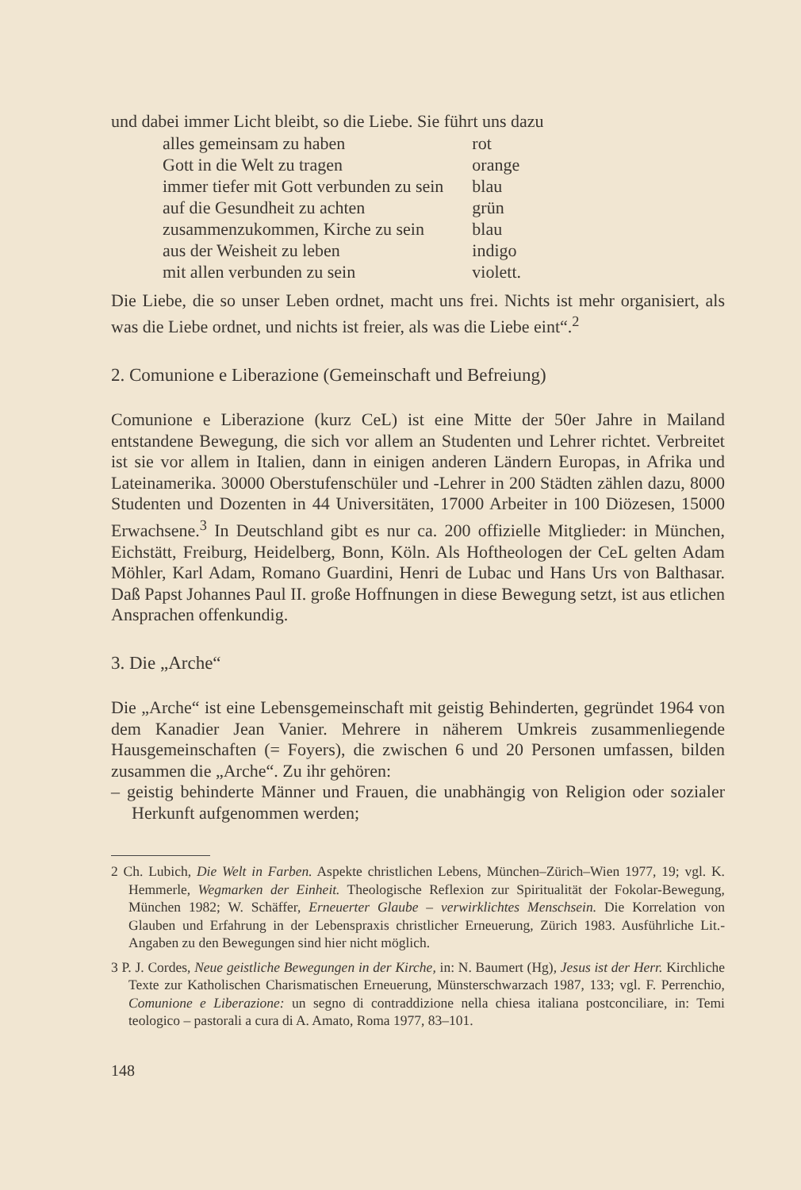und dabei immer Licht bleibt, so die Liebe. Sie führt uns dazu
| alles gemeinsam zu haben | rot |
| Gott in die Welt zu tragen | orange |
| immer tiefer mit Gott verbunden zu sein | blau |
| auf die Gesundheit zu achten | grün |
| zusammenzukommen, Kirche zu sein | blau |
| aus der Weisheit zu leben | indigo |
| mit allen verbunden zu sein | violett. |
Die Liebe, die so unser Leben ordnet, macht uns frei. Nichts ist mehr organisiert, als was die Liebe ordnet, und nichts ist freier, als was die Liebe eint“.<sup>2</sup>
2. Comunione e Liberazione (Gemeinschaft und Befreiung)
Comunione e Liberazione (kurz CeL) ist eine Mitte der 50er Jahre in Mailand entstandene Bewegung, die sich vor allem an Studenten und Lehrer richtet. Verbreitet ist sie vor allem in Italien, dann in einigen anderen Ländern Europas, in Afrika und Lateinamerika. 30000 Oberstufenschüler und -Lehrer in 200 Städten zählen dazu, 8000 Studenten und Dozenten in 44 Universitäten, 17000 Arbeiter in 100 Diözesen, 15000 Erwachsene.<sup>3</sup> In Deutschland gibt es nur ca. 200 offizielle Mitglieder: in München, Eichstätt, Freiburg, Heidelberg, Bonn, Köln. Als Hoftheologen der CeL gelten Adam Möhler, Karl Adam, Romano Guardini, Henri de Lubac und Hans Urs von Balthasar. Daß Papst Johannes Paul II. große Hoffnungen in diese Bewegung setzt, ist aus etlichen Ansprachen offenkundig.
3. Die „Arche“
Die „Arche“ ist eine Lebensgemeinschaft mit geistig Behinderten, gegründet 1964 von dem Kanadier Jean Vanier. Mehrere in näherem Umkreis zusammenliegende Hausgemeinschaften (= Foyers), die zwischen 6 und 20 Personen umfassen, bilden zusammen die „Arche“. Zu ihr gehören:
– geistig behinderte Männer und Frauen, die unabhängig von Religion oder sozialer Herkunft aufgenommen werden;
2 Ch. Lubich, Die Welt in Farben. Aspekte christlichen Lebens, München–Zürich–Wien 1977, 19; vgl. K. Hemmerle, Wegmarken der Einheit. Theologische Reflexion zur Spiritualität der Fokolar-Bewegung, München 1982; W. Schäffer, Erneuerter Glaube – verwirklichtes Menschsein. Die Korrelation von Glauben und Erfahrung in der Lebenspraxis christlicher Erneuerung, Zürich 1983. Ausführliche Lit.-Angaben zu den Bewegungen sind hier nicht möglich.
3 P. J. Cordes, Neue geistliche Bewegungen in der Kirche, in: N. Baumert (Hg), Jesus ist der Herr. Kirchliche Texte zur Katholischen Charismatischen Erneuerung, Münsterschwarzach 1987, 133; vgl. F. Perrenchio, Comunione e Liberazione: un segno di contraddizione nella chiesa italiana postconciliare, in: Temi teologico – pastorali a cura di A. Amato, Roma 1977, 83–101.
148